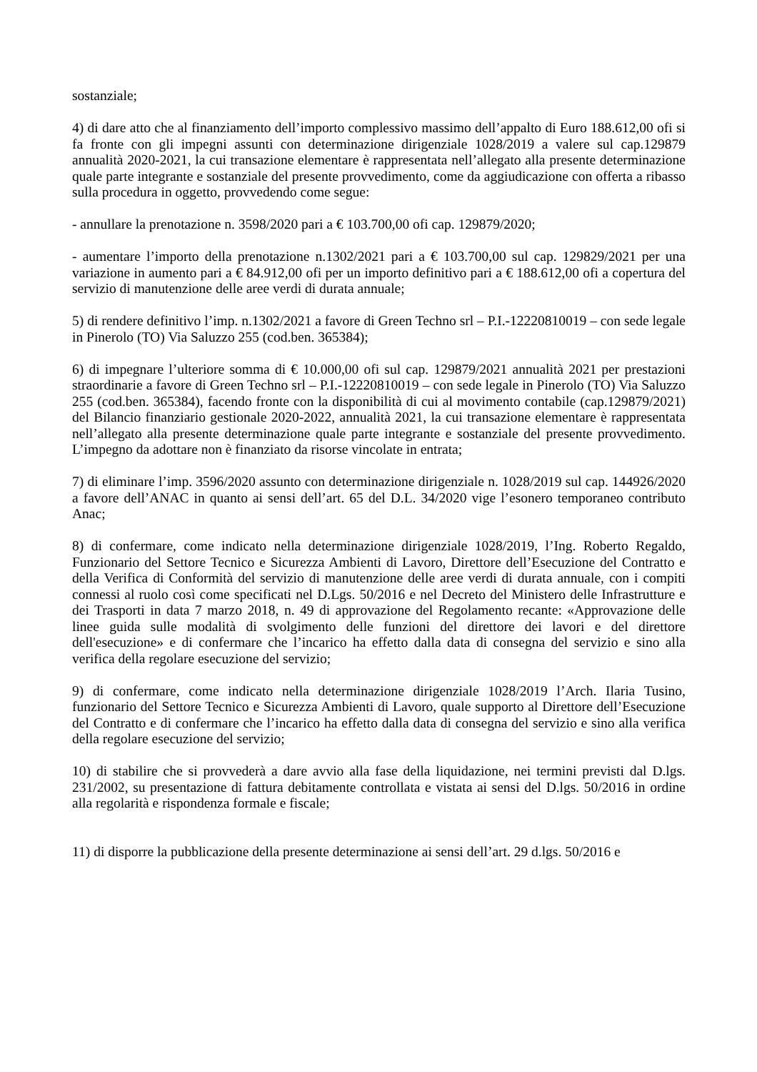sostanziale;
4) di dare atto che al finanziamento dell’importo complessivo massimo dell’appalto di Euro 188.612,00 ofi si fa fronte con gli impegni assunti con determinazione dirigenziale 1028/2019 a valere sul cap.129879 annualità 2020-2021, la cui transazione elementare è rappresentata nell’allegato alla presente determinazione quale parte integrante e sostanziale del presente provvedimento, come da aggiudicazione con offerta a ribasso sulla procedura in oggetto, provvedendo come segue:
- annullare la prenotazione n. 3598/2020 pari a € 103.700,00 ofi cap. 129879/2020;
- aumentare l’importo della prenotazione n.1302/2021 pari a € 103.700,00 sul cap. 129829/2021 per una variazione in aumento pari a € 84.912,00 ofi per un importo definitivo pari a € 188.612,00 ofi a copertura del servizio di manutenzione delle aree verdi di durata annuale;
5) di rendere definitivo l’imp. n.1302/2021 a favore di Green Techno srl – P.I.-12220810019 – con sede legale in Pinerolo (TO) Via Saluzzo 255 (cod.ben. 365384);
6) di impegnare l’ulteriore somma di € 10.000,00 ofi sul cap. 129879/2021 annualità 2021 per prestazioni straordinarie a favore di Green Techno srl – P.I.-12220810019 – con sede legale in Pinerolo (TO) Via Saluzzo 255 (cod.ben. 365384), facendo fronte con la disponibilità di cui al movimento contabile (cap.129879/2021) del Bilancio finanziario gestionale 2020-2022, annualità 2021, la cui transazione elementare è rappresentata nell’allegato alla presente determinazione quale parte integrante e sostanziale del presente provvedimento. L’impegno da adottare non è finanziato da risorse vincolate in entrata;
7) di eliminare l’imp. 3596/2020 assunto con determinazione dirigenziale n. 1028/2019 sul cap. 144926/2020 a favore dell’ANAC in quanto ai sensi dell’art. 65 del D.L. 34/2020 vige l’esonero temporaneo contributo Anac;
8) di confermare, come indicato nella determinazione dirigenziale 1028/2019, l’Ing. Roberto Regaldo, Funzionario del Settore Tecnico e Sicurezza Ambienti di Lavoro, Direttore dell’Esecuzione del Contratto e della Verifica di Conformità del servizio di manutenzione delle aree verdi di durata annuale, con i compiti connessi al ruolo così come specificati nel D.Lgs. 50/2016 e nel Decreto del Ministero delle Infrastrutture e dei Trasporti in data 7 marzo 2018, n. 49 di approvazione del Regolamento recante: «Approvazione delle linee guida sulle modalità di svolgimento delle funzioni del direttore dei lavori e del direttore dell'esecuzione» e di confermare che l’incarico ha effetto dalla data di consegna del servizio e sino alla verifica della regolare esecuzione del servizio;
9) di confermare, come indicato nella determinazione dirigenziale 1028/2019 l’Arch. Ilaria Tusino, funzionario del Settore Tecnico e Sicurezza Ambienti di Lavoro, quale supporto al Direttore dell’Esecuzione del Contratto e di confermare che l’incarico ha effetto dalla data di consegna del servizio e sino alla verifica della regolare esecuzione del servizio;
10) di stabilire che si provvederà a dare avvio alla fase della liquidazione, nei termini previsti dal D.lgs. 231/2002, su presentazione di fattura debitamente controllata e vistata ai sensi del D.lgs. 50/2016 in ordine alla regolarità e rispondenza formale e fiscale;
11) di disporre la pubblicazione della presente determinazione ai sensi dell’art. 29 d.lgs. 50/2016 e